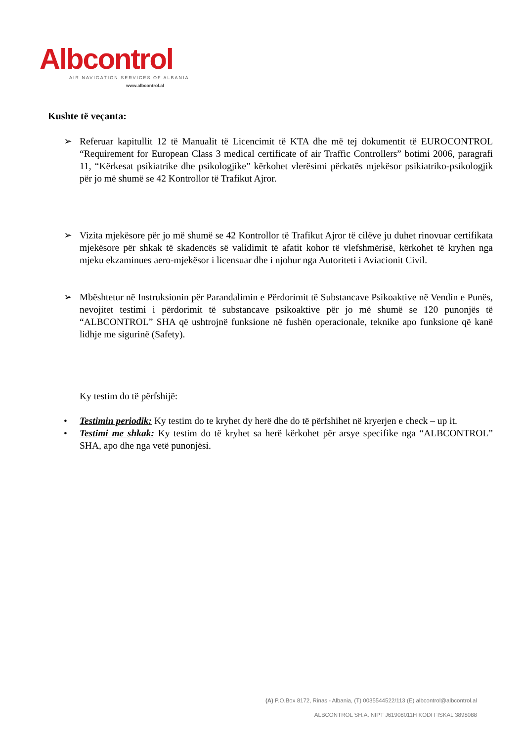Albcontrol
AIR NAVIGATION SERVICES OF ALBANIA
www.albcontrol.al
Kushte të veçanta:
➢ Referuar kapitullit 12 të Manualit të Licencimit të KTA dhe më tej dokumentit të EUROCONTROL “Requirement for European Class 3 medical certificate of air Traffic Controllers” botimi 2006, paragrafi 11, “Kërkesat psikiatrike dhe psikologjike” kërkohet vlerësimi përkatës mjekësor psikiatriko-psikologjik për jo më shumë se 42 Kontrollor të Trafikut Ajror.
➢ Vizita mjekësore për jo më shumë se 42 Kontrollor të Trafikut Ajror të cilëve ju duhet rinovuar certifikata mjekësore për shkak të skadencës së validimit të afatit kohor të vlefshmërisë, kërkohet të kryhen nga mjeku ekzaminues aero-mjekësor i licensuar dhe i njohur nga Autoriteti i Aviacionit Civil.
➢ Mbështetur në Instruksionin për Parandalimin e Përdorimit të Substancave Psikoaktive në Vendin e Punës, nevojitet testimi i përdorimit të substancave psikoaktive për jo më shumë se 120 punonjës të “ALBCONTROL” SHA që ushtrojnë funksione në fushën operacionale, teknike apo funksione që kanë lidhje me sigurinë (Safety).
Ky testim do të përfshijë:
• Testimin periodik: Ky testim do te kryhet dy herë dhe do të përfshihet në kryerjen e check – up it.
• Testimi me shkak: Ky testim do të kryhet sa herë kërkohet për arsye specifike nga “ALBCONTROL” SHA, apo dhe nga vetë punonjësi.
(A) P.O.Box 8172, Rinas - Albania, (T) 0035544522/113 (E) albcontrol@albcontrol.al
ALBCONTROL SH.A. NIPT J61908011H KODI FISKAL 3898088